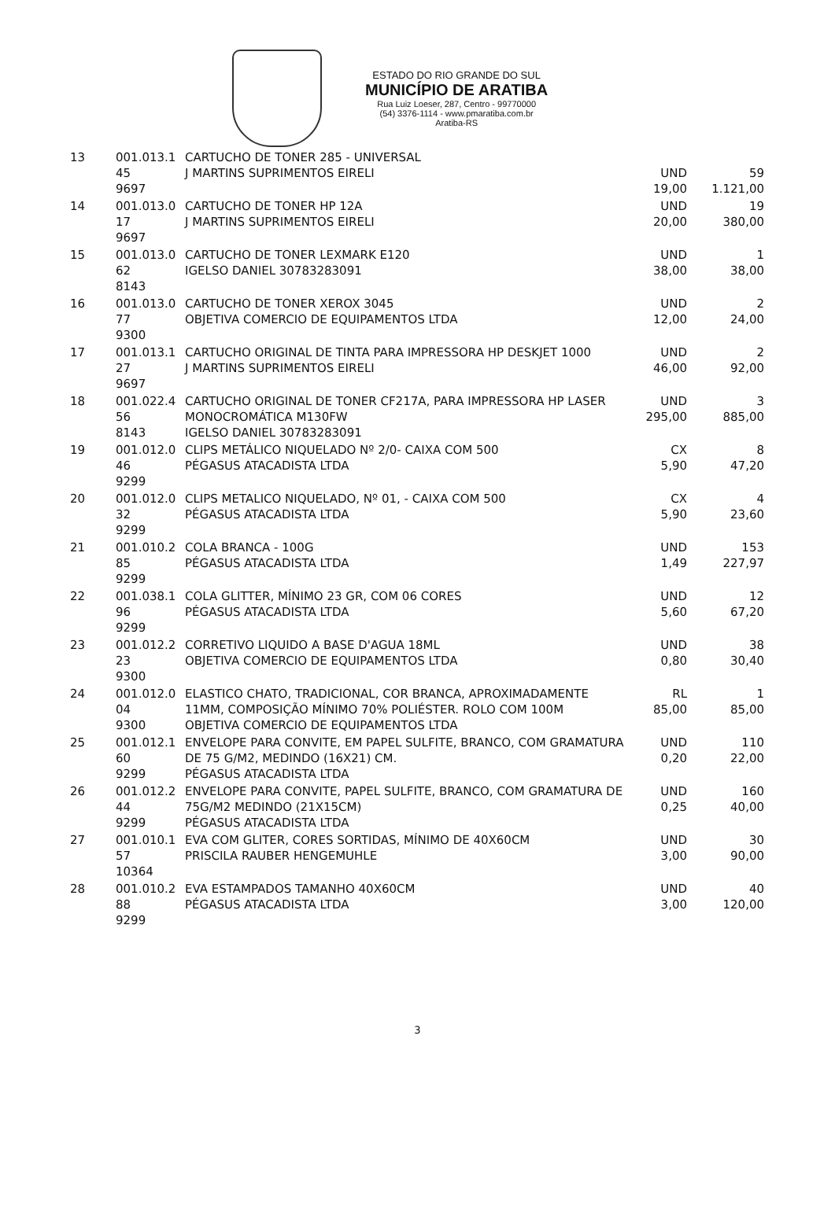ESTADO DO RIO GRANDE DO SUL
MUNICÍPIO DE ARATIBA
Rua Luiz Loeser, 287, Centro - 99770000
(54) 3376-1114 - www.pmaratiba.com.br
Aratiba-RS
| 13 | 001.013.1 45 9697 | CARTUCHO DE TONER 285 - UNIVERSAL J MARTINS SUPRIMENTOS EIRELI | UND 19,00 | 59 1.121,00 |
| 14 | 001.013.0 17 9697 | CARTUCHO DE TONER HP 12A J MARTINS SUPRIMENTOS EIRELI | UND 20,00 | 19 380,00 |
| 15 | 001.013.0 62 8143 | CARTUCHO DE TONER LEXMARK E120 IGELSO DANIEL 30783283091 | UND 38,00 | 1 38,00 |
| 16 | 001.013.0 77 9300 | CARTUCHO DE TONER XEROX 3045 OBJETIVA COMERCIO DE EQUIPAMENTOS LTDA | UND 12,00 | 2 24,00 |
| 17 | 001.013.1 27 9697 | CARTUCHO ORIGINAL DE TINTA PARA IMPRESSORA HP DESKJET 1000 J MARTINS SUPRIMENTOS EIRELI | UND 46,00 | 2 92,00 |
| 18 | 001.022.4 56 8143 | CARTUCHO ORIGINAL DE TONER CF217A, PARA IMPRESSORA HP LASER MONOCROMÁTICA M130FW IGELSO DANIEL 30783283091 | UND 295,00 | 3 885,00 |
| 19 | 001.012.0 46 9299 | CLIPS METÁLICO NIQUELADO Nº 2/0- CAIXA COM 500 PÉGASUS ATACADISTA LTDA | CX 5,90 | 8 47,20 |
| 20 | 001.012.0 32 9299 | CLIPS METALICO NIQUELADO, Nº 01, - CAIXA COM 500 PÉGASUS ATACADISTA LTDA | CX 5,90 | 4 23,60 |
| 21 | 001.010.2 85 9299 | COLA BRANCA - 100G PÉGASUS ATACADISTA LTDA | UND 1,49 | 153 227,97 |
| 22 | 001.038.1 96 9299 | COLA GLITTER, MÍNIMO 23 GR, COM 06 CORES PÉGASUS ATACADISTA LTDA | UND 5,60 | 12 67,20 |
| 23 | 001.012.2 23 9300 | CORRETIVO LIQUIDO A BASE D'AGUA 18ML OBJETIVA COMERCIO DE EQUIPAMENTOS LTDA | UND 0,80 | 38 30,40 |
| 24 | 001.012.0 04 9300 | ELASTICO CHATO, TRADICIONAL, COR BRANCA, APROXIMADAMENTE 11MM, COMPOSIÇÃO MÍNIMO 70% POLIÉSTER. ROLO COM 100M OBJETIVA COMERCIO DE EQUIPAMENTOS LTDA | RL 85,00 | 1 85,00 |
| 25 | 001.012.1 60 9299 | ENVELOPE PARA CONVITE, EM PAPEL SULFITE, BRANCO, COM GRAMATURA DE 75 G/M2, MEDINDO (16X21) CM. PÉGASUS ATACADISTA LTDA | UND 0,20 | 110 22,00 |
| 26 | 001.012.2 44 9299 | ENVELOPE PARA CONVITE, PAPEL SULFITE, BRANCO, COM GRAMATURA DE 75G/M2 MEDINDO (21X15CM) PÉGASUS ATACADISTA LTDA | UND 0,25 | 160 40,00 |
| 27 | 001.010.1 57 10364 | EVA COM GLITER, CORES SORTIDAS, MÍNIMO DE 40X60CM PRISCILA RAUBER HENGEMUHLE | UND 3,00 | 30 90,00 |
| 28 | 001.010.2 88 9299 | EVA ESTAMPADOS TAMANHO 40X60CM PÉGASUS ATACADISTA LTDA | UND 3,00 | 40 120,00 |
3